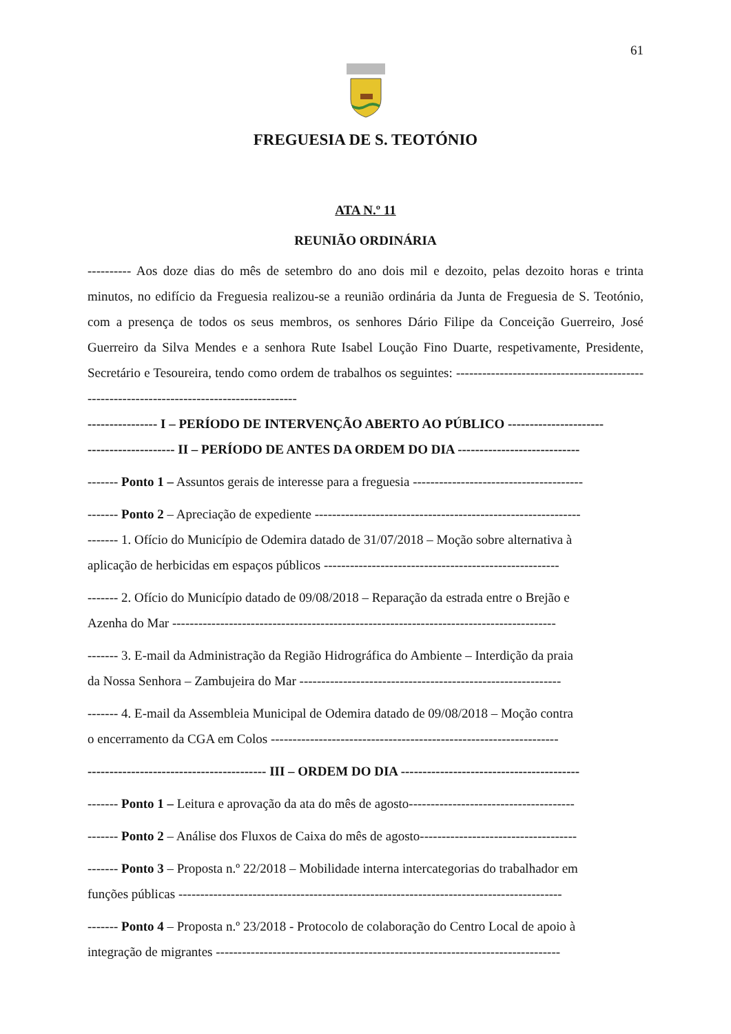61
FREGUESIA DE S. TEOTÓNIO
ATA N.º 11
REUNIÃO ORDINÁRIA
---------- Aos doze dias do mês de setembro do ano dois mil e dezoito, pelas dezoito horas e trinta minutos, no edifício da Freguesia realizou-se a reunião ordinária da Junta de Freguesia de S. Teotónio, com a presença de todos os seus membros, os senhores Dário Filipe da Conceição Guerreiro, José Guerreiro da Silva Mendes e a senhora Rute Isabel Loução Fino Duarte, respetivamente, Presidente, Secretário e Tesoureira, tendo como ordem de trabalhos os seguintes: -------------------------------------------------------------------------------------------
---------------- I – PERÍODO DE INTERVENÇÃO ABERTO AO PÚBLICO ----------------------
-------------------- II – PERÍODO DE ANTES DA ORDEM DO DIA ----------------------------
------- Ponto 1 – Assuntos gerais de interesse para a freguesia ---------------------------------------
------- Ponto 2 – Apreciação de expediente -------------------------------------------------------------
------- 1. Ofício do Município de Odemira datado de 31/07/2018 – Moção sobre alternativa à
aplicação de herbicidas em espaços públicos ------------------------------------------------------
------- 2. Ofício do Município datado de 09/08/2018 – Reparação da estrada entre o Brejão e
Azenha do Mar ----------------------------------------------------------------------------------------
------- 3. E-mail da Administração da Região Hidrográfica do Ambiente – Interdição da praia
da Nossa Senhora – Zambujeira do Mar ------------------------------------------------------------
------- 4. E-mail da Assembleia Municipal de Odemira datado de 09/08/2018 – Moção contra
o encerramento da CGA em Colos ------------------------------------------------------------------
----------------------------------------- III – ORDEM DO DIA -----------------------------------------
------- Ponto 1 – Leitura e aprovação da ata do mês de agosto--------------------------------------
------- Ponto 2 – Análise dos Fluxos de Caixa do mês de agosto------------------------------------
------- Ponto 3 – Proposta n.º 22/2018 – Mobilidade interna intercategorias do trabalhador em
funções públicas ----------------------------------------------------------------------------------------
------- Ponto 4 – Proposta n.º 23/2018 - Protocolo de colaboração do Centro Local de apoio à
integração de migrantes -------------------------------------------------------------------------------